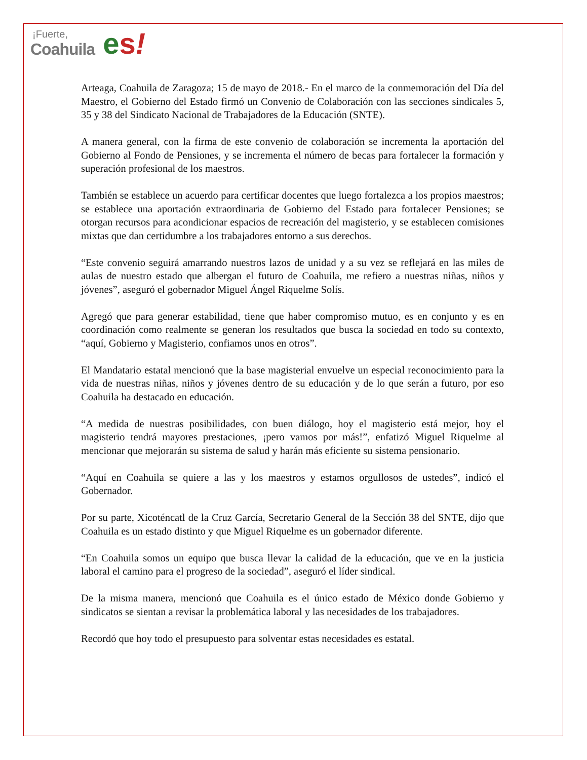¡Fuerte,
Coahuila
es!
Arteaga, Coahuila de Zaragoza; 15 de mayo de 2018.- En el marco de la conmemoración del Día del Maestro, el Gobierno del Estado firmó un Convenio de Colaboración con las secciones sindicales 5, 35 y 38 del Sindicato Nacional de Trabajadores de la Educación (SNTE).
A manera general, con la firma de este convenio de colaboración se incrementa la aportación del Gobierno al Fondo de Pensiones, y se incrementa el número de becas para fortalecer la formación y superación profesional de los maestros.
También se establece un acuerdo para certificar docentes que luego fortalezca a los propios maestros; se establece una aportación extraordinaria de Gobierno del Estado para fortalecer Pensiones; se otorgan recursos para acondicionar espacios de recreación del magisterio, y se establecen comisiones mixtas que dan certidumbre a los trabajadores entorno a sus derechos.
“Este convenio seguirá amarrando nuestros lazos de unidad y a su vez se reflejará en las miles de aulas de nuestro estado que albergan el futuro de Coahuila, me refiero a nuestras niñas, niños y jóvenes”, aseguró el gobernador Miguel Ángel Riquelme Solís.
Agregó que para generar estabilidad, tiene que haber compromiso mutuo, es en conjunto y es en coordinación como realmente se generan los resultados que busca la sociedad en todo su contexto, “aquí, Gobierno y Magisterio, confiamos unos en otros”.
El Mandatario estatal mencionó que la base magisterial envuelve un especial reconocimiento para la vida de nuestras niñas, niños y jóvenes dentro de su educación y de lo que serán a futuro, por eso Coahuila ha destacado en educación.
“A medida de nuestras posibilidades, con buen diálogo, hoy el magisterio está mejor, hoy el magisterio tendrá mayores prestaciones, ¡pero vamos por más!”, enfatizó Miguel Riquelme al mencionar que mejorarán su sistema de salud y harán más eficiente su sistema pensionario.
“Aquí en Coahuila se quiere a las y los maestros y estamos orgullosos de ustedes”, indicó el Gobernador.
Por su parte, Xicoténcatl de la Cruz García, Secretario General de la Sección 38 del SNTE, dijo que Coahuila es un estado distinto y que Miguel Riquelme es un gobernador diferente.
“En Coahuila somos un equipo que busca llevar la calidad de la educación, que ve en la justicia laboral el camino para el progreso de la sociedad”, aseguró el líder sindical.
De la misma manera, mencionó que Coahuila es el único estado de México donde Gobierno y sindicatos se sientan a revisar la problemática laboral y las necesidades de los trabajadores.
Recordó que hoy todo el presupuesto para solventar estas necesidades es estatal.